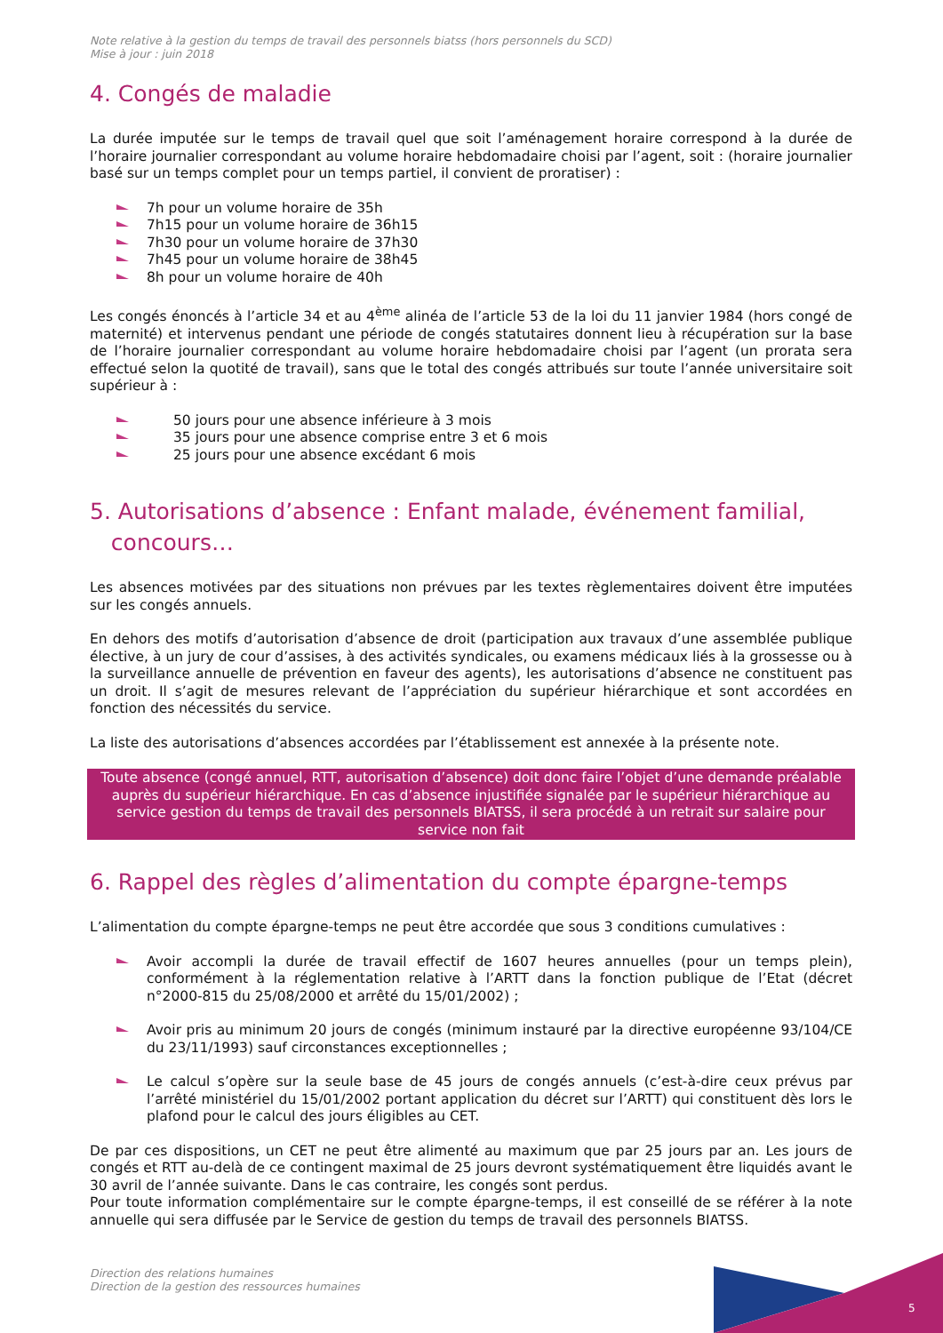Note relative à la gestion du temps de travail des personnels biatss (hors personnels du SCD)
Mise à jour : juin 2018
4. Congés de maladie
La durée imputée sur le temps de travail quel que soit l’aménagement horaire correspond à la durée de l’horaire journalier correspondant au volume horaire hebdomadaire choisi par l’agent, soit : (horaire journalier basé sur un temps complet pour un temps partiel, il convient de proratiser) :
7h pour un volume horaire de 35h
7h15 pour un volume horaire de 36h15
7h30 pour un volume horaire de 37h30
7h45 pour un volume horaire de 38h45
8h pour un volume horaire de 40h
Les congés énoncés à l’article 34 et au 4<sup>ème</sup> alinéa de l’article 53 de la loi du 11 janvier 1984 (hors congé de maternité) et intervenus pendant une période de congés statutaires donnent lieu à récupération sur la base de l’horaire journalier correspondant au volume horaire hebdomadaire choisi par l’agent (un prorata sera effectué selon la quotité de travail), sans que le total des congés attribués sur toute l’année universitaire soit supérieur à :
50 jours pour une absence inférieure à 3 mois
35 jours pour une absence comprise entre 3 et 6 mois
25 jours pour une absence excédant 6 mois
5. Autorisations d’absence : Enfant malade, événement familial,
concours…
Les absences motivées par des situations non prévues par les textes règlementaires doivent être imputées sur les congés annuels.
En dehors des motifs d’autorisation d’absence de droit (participation aux travaux d’une assemblée publique élective, à un jury de cour d’assises, à des activités syndicales, ou examens médicaux liés à la grossesse ou à la surveillance annuelle de prévention en faveur des agents), les autorisations d’absence ne constituent pas un droit. Il s’agit de mesures relevant de l’appréciation du supérieur hiérarchique et sont accordées en fonction des nécessités du service.
La liste des autorisations d’absences accordées par l’établissement est annexée à la présente note.
Toute absence (congé annuel, RTT, autorisation d’absence) doit donc faire l’objet d’une demande préalable auprès du supérieur hiérarchique. En cas d’absence injustifiée signalée par le supérieur hiérarchique au service gestion du temps de travail des personnels BIATSS, il sera procédé à un retrait sur salaire pour service non fait
6. Rappel des règles d’alimentation du compte épargne-temps
L’alimentation du compte épargne-temps ne peut être accordée que sous 3 conditions cumulatives :
Avoir accompli la durée de travail effectif de 1607 heures annuelles (pour un temps plein), conformément à la réglementation relative à l’ARTT dans la fonction publique de l’Etat (décret n°2000-815 du 25/08/2000 et arrêté du 15/01/2002) ;
Avoir pris au minimum 20 jours de congés (minimum instauré par la directive européenne 93/104/CE du 23/11/1993) sauf circonstances exceptionnelles ;
Le calcul s’opère sur la seule base de 45 jours de congés annuels (c’est-à-dire ceux prévus par l’arrêté ministériel du 15/01/2002 portant application du décret sur l’ARTT) qui constituent dès lors le plafond pour le calcul des jours éligibles au CET.
De par ces dispositions, un CET ne peut être alimenté au maximum que par 25 jours par an. Les jours de congés et RTT au-delà de ce contingent maximal de 25 jours devront systématiquement être liquidés avant le 30 avril de l’année suivante. Dans le cas contraire, les congés sont perdus.
Pour toute information complémentaire sur le compte épargne-temps, il est conseillé de se référer à la note annuelle qui sera diffusée par le Service de gestion du temps de travail des personnels BIATSS.
Direction des relations humaines
Direction de la gestion des ressources humaines
5